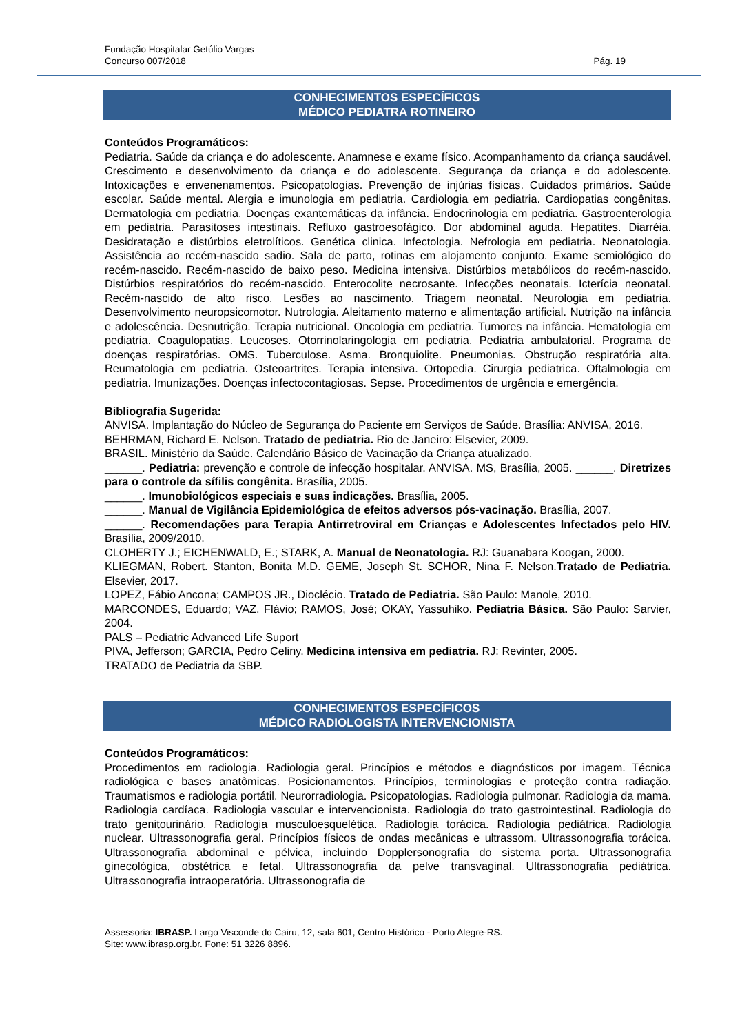Fundação Hospitalar Getúlio Vargas
Concurso 007/2018 Pág. 19
CONHECIMENTOS ESPECÍFICOS
MÉDICO PEDIATRA ROTINEIRO
Conteúdos Programáticos:
Pediatria. Saúde da criança e do adolescente. Anamnese e exame físico. Acompanhamento da criança saudável. Crescimento e desenvolvimento da criança e do adolescente. Segurança da criança e do adolescente. Intoxicações e envenenamentos. Psicopatologias. Prevenção de injúrias físicas. Cuidados primários. Saúde escolar. Saúde mental. Alergia e imunologia em pediatria. Cardiologia em pediatria. Cardiopatias congênitas. Dermatologia em pediatria. Doenças exantemáticas da infância. Endocrinologia em pediatria. Gastroenterologia em pediatria. Parasitoses intestinais. Refluxo gastroesofágico. Dor abdominal aguda. Hepatites. Diarréia. Desidratação e distúrbios eletrolíticos. Genética clinica. Infectologia. Nefrologia em pediatria. Neonatologia. Assistência ao recém-nascido sadio. Sala de parto, rotinas em alojamento conjunto. Exame semiológico do recém-nascido. Recém-nascido de baixo peso. Medicina intensiva. Distúrbios metabólicos do recém-nascido. Distúrbios respiratórios do recém-nascido. Enterocolite necrosante. Infecções neonatais. Icterícia neonatal. Recém-nascido de alto risco. Lesões ao nascimento. Triagem neonatal. Neurologia em pediatria. Desenvolvimento neuropsicomotor. Nutrologia. Aleitamento materno e alimentação artificial. Nutrição na infância e adolescência. Desnutrição. Terapia nutricional. Oncologia em pediatria. Tumores na infância. Hematologia em pediatria. Coagulopatias. Leucoses. Otorrinolaringologia em pediatria. Pediatria ambulatorial. Programa de doenças respiratórias. OMS. Tuberculose. Asma. Bronquiolite. Pneumonias. Obstrução respiratória alta. Reumatologia em pediatria. Osteoartrites. Terapia intensiva. Ortopedia. Cirurgia pediatrica. Oftalmologia em pediatria. Imunizações. Doenças infectocontagiosas. Sepse. Procedimentos de urgência e emergência.
Bibliografia Sugerida:
ANVISA. Implantação do Núcleo de Segurança do Paciente em Serviços de Saúde. Brasília: ANVISA, 2016.
BEHRMAN, Richard E. Nelson. Tratado de pediatria. Rio de Janeiro: Elsevier, 2009.
BRASIL. Ministério da Saúde. Calendário Básico de Vacinação da Criança atualizado.
______. Pediatria: prevenção e controle de infecção hospitalar. ANVISA. MS, Brasília, 2005. ______. Diretrizes para o controle da sífilis congênita. Brasília, 2005.
______. Imunobiológicos especiais e suas indicações. Brasília, 2005.
______. Manual de Vigilância Epidemiológica de efeitos adversos pós-vacinação. Brasília, 2007.
______. Recomendações para Terapia Antirretroviral em Crianças e Adolescentes Infectados pelo HIV. Brasília, 2009/2010.
CLOHERTY J.; EICHENWALD, E.; STARK, A. Manual de Neonatologia. RJ: Guanabara Koogan, 2000.
KLIEGMAN, Robert. Stanton, Bonita M.D. GEME, Joseph St. SCHOR, Nina F. Nelson.Tratado de Pediatria. Elsevier, 2017.
LOPEZ, Fábio Ancona; CAMPOS JR., Dioclécio. Tratado de Pediatria. São Paulo: Manole, 2010.
MARCONDES, Eduardo; VAZ, Flávio; RAMOS, José; OKAY, Yassuhiko. Pediatria Básica. São Paulo: Sarvier, 2004.
PALS – Pediatric Advanced Life Suport
PIVA, Jefferson; GARCIA, Pedro Celiny. Medicina intensiva em pediatria. RJ: Revinter, 2005.
TRATADO de Pediatria da SBP.
CONHECIMENTOS ESPECÍFICOS
MÉDICO RADIOLOGISTA INTERVENCIONISTA
Conteúdos Programáticos:
Procedimentos em radiologia. Radiologia geral. Princípios e métodos e diagnósticos por imagem. Técnica radiológica e bases anatômicas. Posicionamentos. Princípios, terminologias e proteção contra radiação. Traumatismos e radiologia portátil. Neurorradiologia. Psicopatologias. Radiologia pulmonar. Radiologia da mama. Radiologia cardíaca. Radiologia vascular e intervencionista. Radiologia do trato gastrointestinal. Radiologia do trato genitourinário. Radiologia musculoesquelética. Radiologia torácica. Radiologia pediátrica. Radiologia nuclear. Ultrassonografia geral. Princípios físicos de ondas mecânicas e ultrassom. Ultrassonografia torácica. Ultrassonografia abdominal e pélvica, incluindo Dopplersonografia do sistema porta. Ultrassonografia ginecológica, obstétrica e fetal. Ultrassonografia da pelve transvaginal. Ultrassonografia pediátrica. Ultrassonografia intraoperatória. Ultrassonografia de
Assessoria: IBRASP. Largo Visconde do Cairu, 12, sala 601, Centro Histórico - Porto Alegre-RS.
Site: www.ibrasp.org.br. Fone: 51 3226 8896.